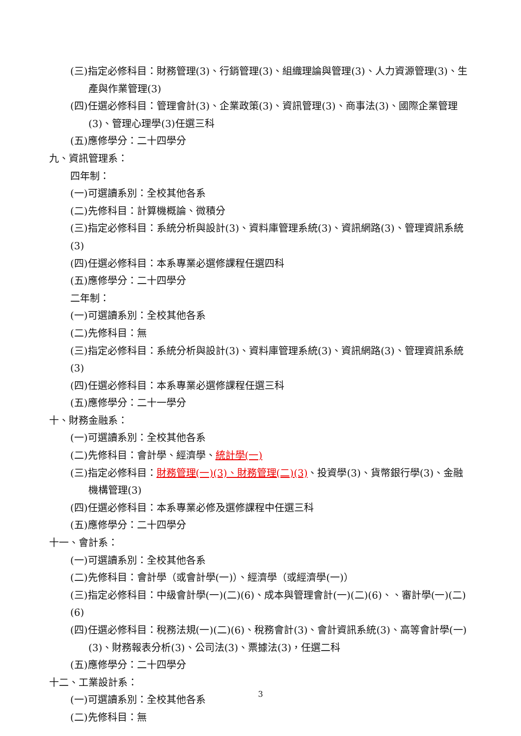(三)指定必修科目：財務管理(3)、行銷管理(3)、組織理論與管理(3)、人力資源管理(3)、生產與作業管理(3)
(四)任選必修科目：管理會計(3)、企業政策(3)、資訊管理(3)、商事法(3)、國際企業管理(3)、管理心理學(3)任選三科
(五)應修學分：二十四學分
九、資訊管理系：
四年制：
(一)可選讀系別：全校其他各系
(二)先修科目：計算機概論、微積分
(三)指定必修科目：系統分析與設計(3)、資料庫管理系統(3)、資訊網路(3)、管理資訊系統(3)
(四)任選必修科目：本系專業必選修課程任選四科
(五)應修學分：二十四學分
二年制：
(一)可選讀系別：全校其他各系
(二)先修科目：無
(三)指定必修科目：系統分析與設計(3)、資料庫管理系統(3)、資訊網路(3)、管理資訊系統(3)
(四)任選必修科目：本系專業必選修課程任選三科
(五)應修學分：二十一學分
十、財務金融系：
(一)可選讀系別：全校其他各系
(二)先修科目：會計學、經濟學、統計學(一)
(三)指定必修科目：財務管理(一)(3)、財務管理(二)(3)、投資學(3)、貨幣銀行學(3)、金融機構管理(3)
(四)任選必修科目：本系專業必修及選修課程中任選三科
(五)應修學分：二十四學分
十一、會計系：
(一)可選讀系別：全校其他各系
(二)先修科目：會計學（或會計學(一)）、經濟學（或經濟學(一)）
(三)指定必修科目：中級會計學(一)(二)(6)、成本與管理會計(一)(二)(6)、、審計學(一)(二)(6)
(四)任選必修科目：稅務法規(一)(二)(6)、稅務會計(3)、會計資訊系統(3)、高等會計學(一)(3)、財務報表分析(3)、公司法(3)、票據法(3)，任選二科
(五)應修學分：二十四學分
十二、工業設計系：
(一)可選讀系別：全校其他各系
(二)先修科目：無
3